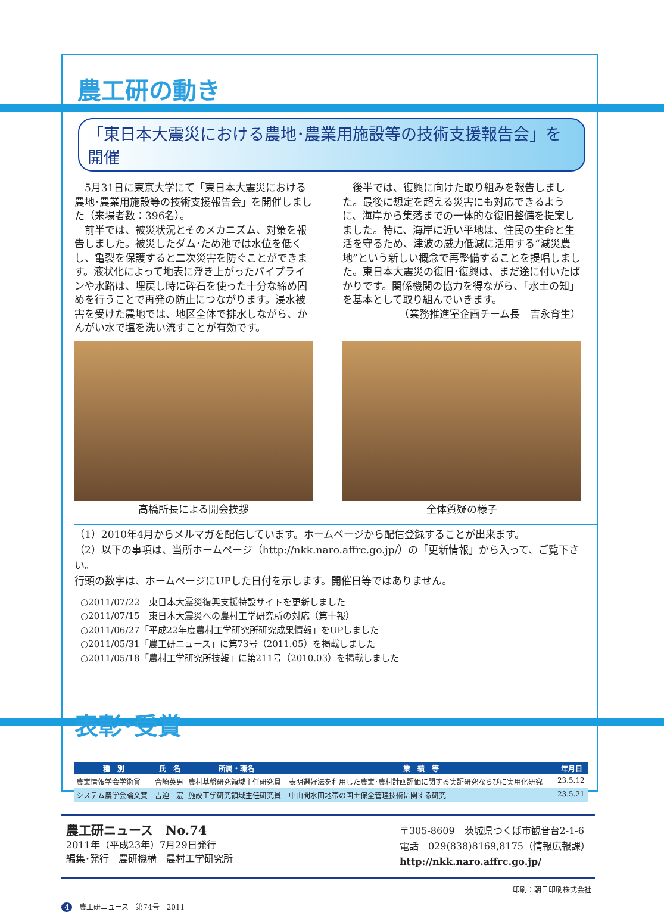農工研の動き
「東日本大震災における農地･農業用施設等の技術支援報告会」を開催
　5月31日に東京大学にて「東日本大震災における農地･農業用施設等の技術支援報告会」を開催しました（来場者数：396名）。
　前半では、被災状況とそのメカニズム、対策を報告しました。被災したダム･ため池では水位を低くし、亀裂を保護すると二次災害を防ぐことができます。液状化によって地表に浮き上がったパイプラインや水路は、埋戻し時に砕石を使った十分な締め固めを行うことで再発の防止につながります。浸水被害を受けた農地では、地区全体で排水しながら、かんがい水で塩を洗い流すことが有効です。
　後半では、復興に向けた取り組みを報告しました。最後に想定を超える災害にも対応できるように、海岸から集落までの一体的な復旧整備を提案しました。特に、海岸に近い平地は、住民の生命と生活を守るため、津波の威力低減に活用する“減災農地”という新しい概念で再整備することを提唱しました。東日本大震災の復旧･復興は、まだ途に付いたばかりです。関係機関の協力を得ながら、「水土の知」を基本として取り組んでいきます。
（業務推進室企画チーム長　吉永育生）
高橋所長による開会挨拶 全体質疑の様子
（1）2010年4月からメルマガを配信しています。ホームページから配信登録することが出来ます。
（2）以下の事項は、当所ホームページ（http://nkk.naro.affrc.go.jp/）の「更新情報」から入って、ご覧下さい。
行頭の数字は、ホームページにUPした日付を示します。開催日等ではありません。
○2011/07/22　東日本大震災復興支援特設サイトを更新しました
○2011/07/15　東日本大震災への農村工学研究所の対応（第十報）
○2011/06/27「平成22年度農村工学研究所研究成果情報」をUPしました
○2011/05/31「農工研ニュース」に第73号（2011.05）を掲載しました
○2011/05/18「農村工学研究所技報」に第211号（2010.03）を掲載しました
表彰･受賞
| 種 別 | 氏 名 | 所属・職名 | 業 績 等 | 年月日 |
| --- | --- | --- | --- | --- |
| 農業情報学会学術賞 | 合崎英男 | 農村基盤研究領域主任研究員 | 表明選好法を利用した農業･農村計画評価に関する実証研究ならびに実用化研究 | 23.5.12 |
| システム農学会論文賞 | 吉迫 宏 | 施設工学研究領域主任研究員 | 中山間水田地帯の国土保全管理技術に関する研究 | 23.5.21 |
農工研ニュース　No.74
2011年（平成23年）7月29日発行
編集･発行　農研機構　農村工学研究所
〒305-8609　茨城県つくば市観音台2-1-6
電話　029(838)8169,8175（情報広報課）
http://nkk.naro.affrc.go.jp/
印刷：朝日印刷株式会社
4　農工研ニュース　第74号　2011